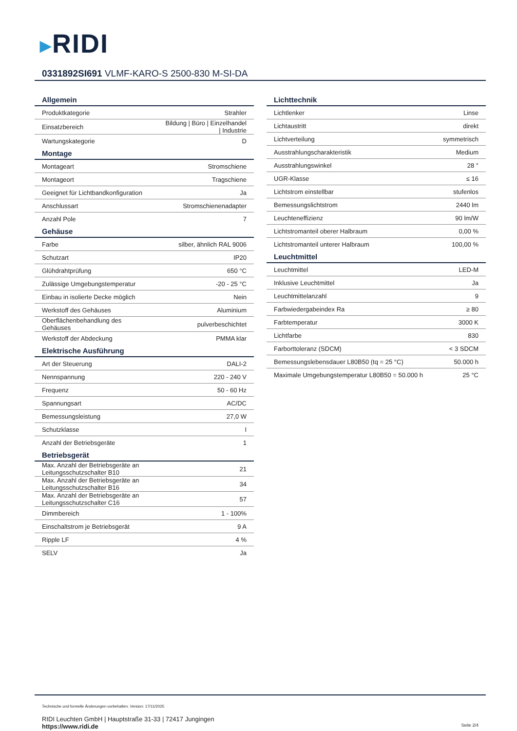▶RIDI
0331892SI691 VLMF-KARO-S 2500-830 M-SI-DA
| Allgemein | |
| --- | --- |
| Produktkategorie | Strahler |
| Einsatzbereich | Bildung / Büro / Einzelhandel / Industrie |
| Wartungskategorie | D |
| Montage | |
| Montageart | Stromschiene |
| Montageort | Tragschiene |
| Geeignet für Lichtbandkonfiguration | Ja |
| Anschlussart | Stromschienenadapter |
| Anzahl Pole | 7 |
| Gehäuse | |
| Farbe | silber, ähnlich RAL 9006 |
| Schutzart | IP20 |
| Glühdrahtprüfung | 650 °C |
| Zulässige Umgebungstemperatur | -20 - 25 °C |
| Einbau in isolierte Decke möglich | Nein |
| Werkstoff des Gehäuses | Aluminium |
| Oberflächenbehandlung des Gehäuses | pulverbeschichtet |
| Werkstoff der Abdeckung | PMMA klar |
| Elektrische Ausführung | |
| Art der Steuerung | DALI-2 |
| Nennspannung | 220 - 240 V |
| Frequenz | 50 - 60 Hz |
| Spannungsart | AC/DC |
| Bemessungsleistung | 27,0 W |
| Schutzklasse | I |
| Anzahl der Betriebsgeräte | 1 |
| Betriebsgerät | |
| Max. Anzahl der Betriebsgeräte an Leitungsschutzschalter B10 | 21 |
| Max. Anzahl der Betriebsgeräte an Leitungsschutzschalter B16 | 34 |
| Max. Anzahl der Betriebsgeräte an Leitungsschutzschalter C16 | 57 |
| Dimmbereich | 1 - 100% |
| Einschaltstrom je Betriebsgerät | 9 A |
| Ripple LF | 4 % |
| SELV | Ja |
| Lichttechnik | |
| --- | --- |
| Lichtlenker | Linse |
| Lichtaustritt | direkt |
| Lichtverteilung | symmetrisch |
| Ausstrahlungscharakteristik | Medium |
| Ausstrahlungswinkel | 28 ° |
| UGR-Klasse | ≤ 16 |
| Lichtstrom einstellbar | stufenlos |
| Bemessungslichtstrom | 2440 lm |
| Leuchteneffizienz | 90 lm/W |
| Lichtstromanteil oberer Halbraum | 0,00 % |
| Lichtstromanteil unterer Halbraum | 100,00 % |
| Leuchtmittel | |
| Leuchtmittel | LED-M |
| Inklusive Leuchtmittel | Ja |
| Leuchtmittelanzahl | 9 |
| Farbwiedergabeindex Ra | ≥ 80 |
| Farbtemperatur | 3000 K |
| Lichtfarbe | 830 |
| Farborttoleranz (SDCM) | < 3 SDCM |
| Bemessungslebensdauer L80B50 (tq = 25 °C) | 50.000 h |
| Maximale Umgebungstemperatur L80B50 = 50.000 h | 25 °C |
Technische und formelle Änderungen vorbehalten. Version: 17/11/2025
RIDI Leuchten GmbH | Hauptstraße 31-33 | 72417 Jungingen
https://www.ridi.de Seite 2/4